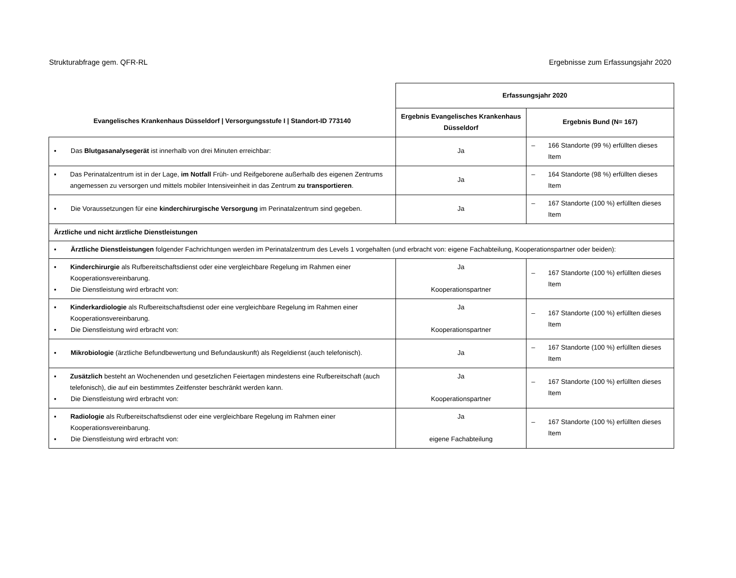Strukturabfrage gem. QFR-RL Ergebnisse zum Erfassungsjahr 2020
| Evangelisches Krankenhaus Düsseldorf / Versorgungsstufe I / Standort-ID 773140 | Erfassungsjahr 2020 | |
| --- | --- | --- |
| | Ergebnis Evangelisches Krankenhaus Düsseldorf | Ergebnis Bund (N= 167) |
| ▪ Das Blutgasanalysegerät ist innerhalb von drei Minuten erreichbar: | Ja | – 166 Standorte (99 %) erfüllten dieses Item |
| ▪ Das Perinatalzentrum ist in der Lage, im Notfall Früh- und Reifgeborene außerhalb des eigenen Zentrums angemessen zu versorgen und mittels mobiler Intensiveinheit in das Zentrum zu transportieren . | Ja | – 164 Standorte (98 %) erfüllten dieses Item |
| ▪ Die Voraussetzungen für eine kinderchirurgische Versorgung im Perinatalzentrum sind gegeben. | Ja | – 167 Standorte (100 %) erfüllten dieses Item |
| Ärztliche und nicht ärztliche Dienstleistungen | | |
| ▪ Ärztliche Dienstleistungen folgender Fachrichtungen werden im Perinatalzentrum des Levels 1 vorgehalten (und erbracht von: eigene Fachabteilung, Kooperationspartner oder beiden): | | |
| ▪ Kinderchirurgie als Rufbereitschaftsdienst oder eine vergleichbare Regelung im Rahmen einer Kooperationsvereinbarung. ▪ Die Dienstleistung wird erbracht von: | Ja Kooperationspartner | – 167 Standorte (100 %) erfüllten dieses Item |
| ▪ Kinderkardiologie als Rufbereitschaftsdienst oder eine vergleichbare Regelung im Rahmen einer Kooperationsvereinbarung. ▪ Die Dienstleistung wird erbracht von: | Ja Kooperationspartner | – 167 Standorte (100 %) erfüllten dieses Item |
| ▪ Mikrobiologie (ärztliche Befundbewertung und Befundauskunft) als Regeldienst (auch telefonisch). | Ja | – 167 Standorte (100 %) erfüllten dieses Item |
| ▪ Zusätzlich besteht an Wochenenden und gesetzlichen Feiertagen mindestens eine Rufbereitschaft (auch telefonisch), die auf ein bestimmtes Zeitfenster beschränkt werden kann. ▪ Die Dienstleistung wird erbracht von: | Ja Kooperationspartner | – 167 Standorte (100 %) erfüllten dieses Item |
| ▪ Radiologie als Rufbereitschaftsdienst oder eine vergleichbare Regelung im Rahmen einer Kooperationsvereinbarung. ▪ Die Dienstleistung wird erbracht von: | Ja eigene Fachabteilung | – 167 Standorte (100 %) erfüllten dieses Item |